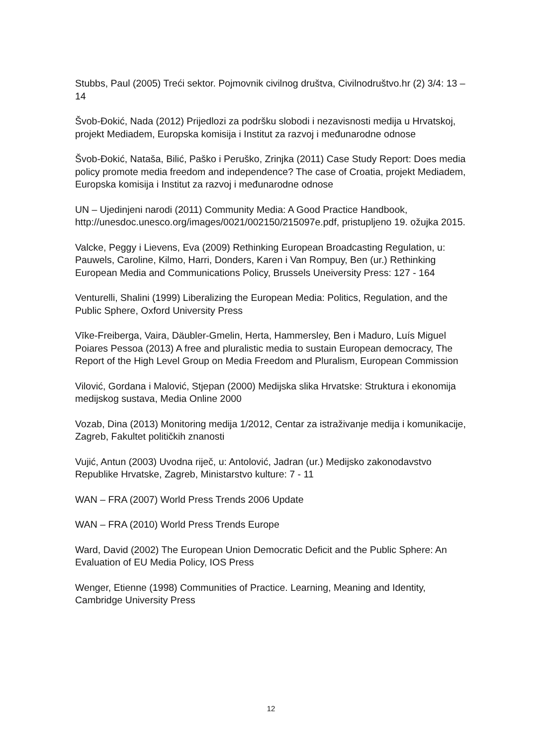Stubbs, Paul (2005) Treći sektor. Pojmovnik civilnog društva, Civilnodruštvo.hr (2) 3/4: 13 – 14
Švob-Đokić, Nada (2012) Prijedlozi za podršku slobodi i nezavisnosti medija u Hrvatskoj, projekt Mediadem, Europska komisija i Institut za razvoj i međunarodne odnose
Švob-Đokić, Nataša, Bilić, Paško i Peruško, Zrinjka (2011) Case Study Report: Does media policy promote media freedom and independence? The case of Croatia, projekt Mediadem, Europska komisija i Institut za razvoj i međunarodne odnose
UN – Ujedinjeni narodi (2011) Community Media: A Good Practice Handbook, http://unesdoc.unesco.org/images/0021/002150/215097e.pdf, pristupljeno 19. ožujka 2015.
Valcke, Peggy i Lievens, Eva (2009) Rethinking European Broadcasting Regulation, u: Pauwels, Caroline, Kilmo, Harri, Donders, Karen i Van Rompuy, Ben (ur.) Rethinking European Media and Communications Policy, Brussels Uneiversity Press: 127 - 164
Venturelli, Shalini (1999) Liberalizing the European Media: Politics, Regulation, and the Public Sphere, Oxford University Press
Vīke-Freiberga, Vaira, Däubler-Gmelin, Herta, Hammersley, Ben i Maduro, Luís Miguel Poiares Pessoa (2013) A free and pluralistic media to sustain European democracy, The Report of the High Level Group on Media Freedom and Pluralism, European Commission
Vilović, Gordana i Malović, Stjepan (2000) Medijska slika Hrvatske: Struktura i ekonomija medijskog sustava, Media Online 2000
Vozab, Dina (2013) Monitoring medija 1/2012, Centar za istraživanje medija i komunikacije, Zagreb, Fakultet političkih znanosti
Vujić, Antun (2003) Uvodna riječ, u: Antolović, Jadran (ur.) Medijsko zakonodavstvo Republike Hrvatske, Zagreb, Ministarstvo kulture: 7 - 11
WAN – FRA (2007) World Press Trends 2006 Update
WAN – FRA (2010) World Press Trends Europe
Ward, David (2002) The European Union Democratic Deficit and the Public Sphere: An Evaluation of EU Media Policy, IOS Press
Wenger, Etienne (1998) Communities of Practice. Learning, Meaning and Identity, Cambridge University Press
12